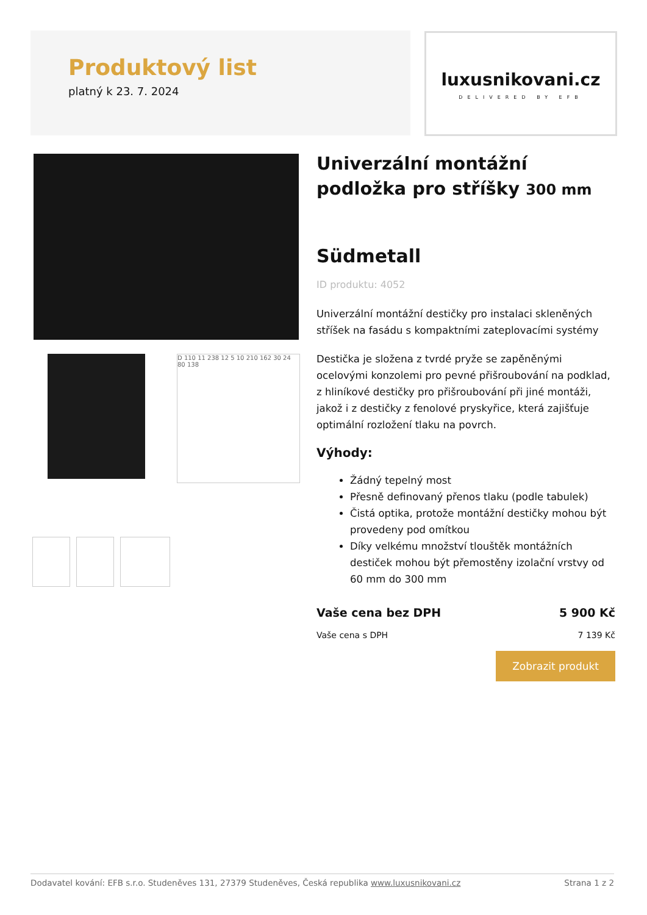Produktový list
platný k 23. 7. 2024
luxusnikovani.cz
DELIVERED BY EFB
D 110 11 238 12 5 10 210 162 30 24 80 138
Univerzální montážní podložka pro stříšky 300 mm
Südmetall
ID produktu: 4052
Univerzální montážní destičky pro instalaci skleněných stříšek na fasádu s kompaktními zateplovacími systémy
Destička je složena z tvrdé pryže se zapěněnými ocelovými konzolemi pro pevné přišroubování na podklad, z hliníkové destičky pro přišroubování při jiné montáži, jakož i z destičky z fenolové pryskyřice, která zajišťuje optimální rozložení tlaku na povrch.
Výhody:
Žádný tepelný most
Přesně definovaný přenos tlaku (podle tabulek)
Čistá optika, protože montážní destičky mohou být provedeny pod omítkou
Díky velkému množství tlouštěk montážních destiček mohou být přemostěny izolační vrstvy od 60 mm do 300 mm
Vaše cena bez DPH 5 900 Kč
Vaše cena s DPH 7 139 Kč
Zobrazit produkt
Dodavatel kování: EFB s.r.o. Studeněves 131, 27379 Studeněves, Česká republika www.luxusnikovani.cz Strana 1 z 2